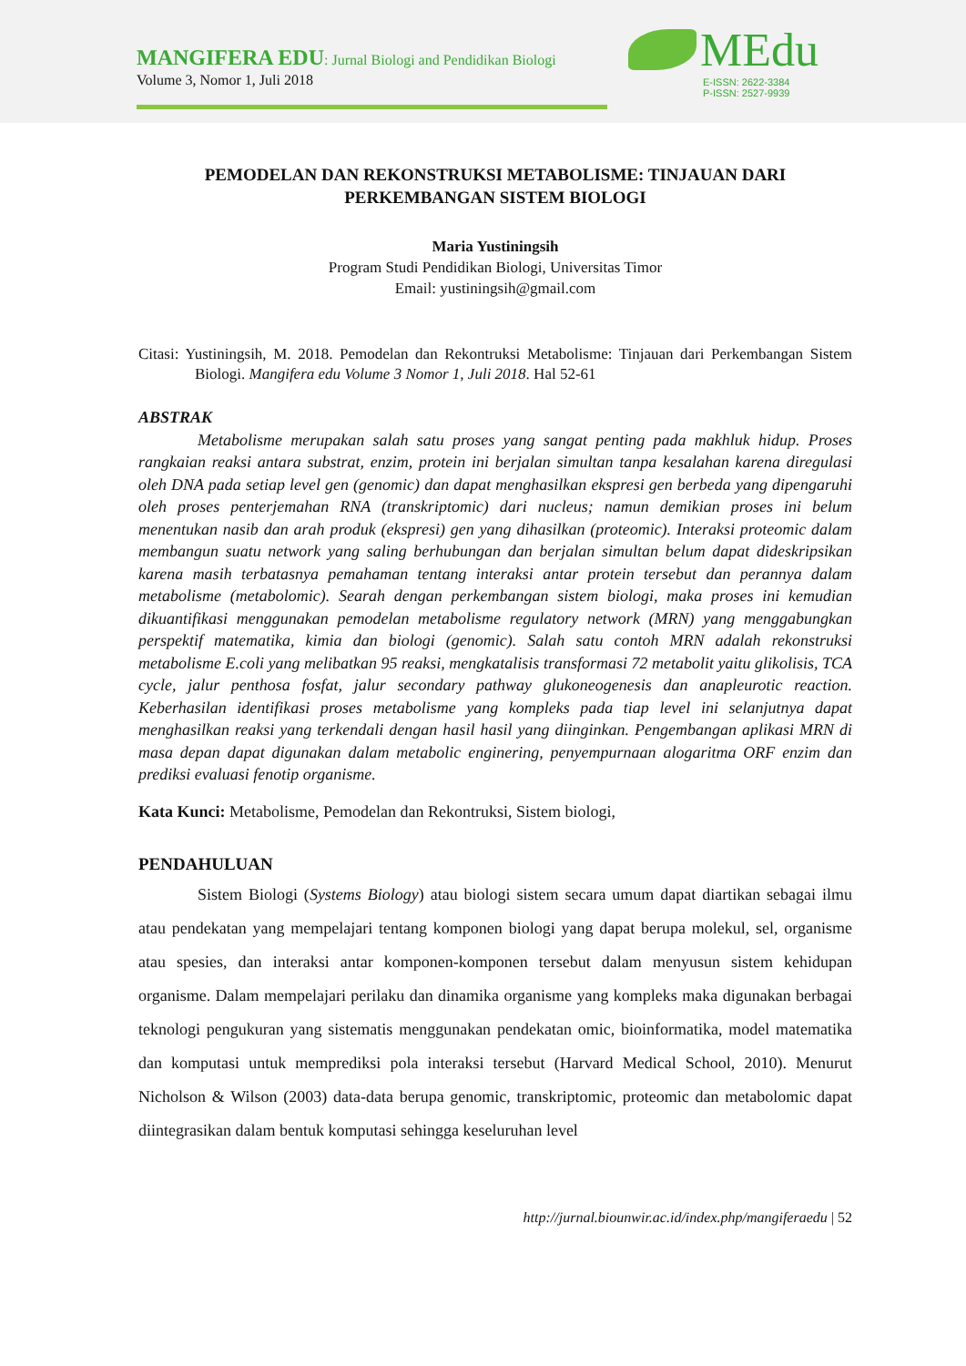MANGIFERA EDU: Jurnal Biologi and Pendidikan Biologi
Volume 3, Nomor 1, Juli 2018
MEdu
E-ISSN: 2622-3384
P-ISSN: 2527-9939
PEMODELAN DAN REKONSTRUKSI METABOLISME: TINJAUAN DARI PERKEMBANGAN SISTEM BIOLOGI
Maria Yustiningsih
Program Studi Pendidikan Biologi, Universitas Timor
Email: yustiningsih@gmail.com
Citasi: Yustiningsih, M. 2018. Pemodelan dan Rekontruksi Metabolisme: Tinjauan dari Perkembangan Sistem Biologi. Mangifera edu Volume 3 Nomor 1, Juli 2018. Hal 52-61
ABSTRAK
Metabolisme merupakan salah satu proses yang sangat penting pada makhluk hidup. Proses rangkaian reaksi antara substrat, enzim, protein ini berjalan simultan tanpa kesalahan karena diregulasi oleh DNA pada setiap level gen (genomic) dan dapat menghasilkan ekspresi gen berbeda yang dipengaruhi oleh proses penterjemahan RNA (transkriptomic) dari nucleus; namun demikian proses ini belum menentukan nasib dan arah produk (ekspresi) gen yang dihasilkan (proteomic). Interaksi proteomic dalam membangun suatu network yang saling berhubungan dan berjalan simultan belum dapat dideskripsikan karena masih terbatasnya pemahaman tentang interaksi antar protein tersebut dan perannya dalam metabolisme (metabolomic). Searah dengan perkembangan sistem biologi, maka proses ini kemudian dikuantifikasi menggunakan pemodelan metabolisme regulatory network (MRN) yang menggabungkan perspektif matematika, kimia dan biologi (genomic). Salah satu contoh MRN adalah rekonstruksi metabolisme E.coli yang melibatkan 95 reaksi, mengkatalisis transformasi 72 metabolit yaitu glikolisis, TCA cycle, jalur penthosa fosfat, jalur secondary pathway glukoneogenesis dan anapleurotic reaction. Keberhasilan identifikasi proses metabolisme yang kompleks pada tiap level ini selanjutnya dapat menghasilkan reaksi yang terkendali dengan hasil hasil yang diinginkan. Pengembangan aplikasi MRN di masa depan dapat digunakan dalam metabolic enginering, penyempurnaan alogaritma ORF enzim dan prediksi evaluasi fenotip organisme.
Kata Kunci: Metabolisme, Pemodelan dan Rekontruksi, Sistem biologi,
PENDAHULUAN
Sistem Biologi (Systems Biology) atau biologi sistem secara umum dapat diartikan sebagai ilmu atau pendekatan yang mempelajari tentang komponen biologi yang dapat berupa molekul, sel, organisme atau spesies, dan interaksi antar komponen-komponen tersebut dalam menyusun sistem kehidupan organisme. Dalam mempelajari perilaku dan dinamika organisme yang kompleks maka digunakan berbagai teknologi pengukuran yang sistematis menggunakan pendekatan omic, bioinformatika, model matematika dan komputasi untuk memprediksi pola interaksi tersebut (Harvard Medical School, 2010). Menurut Nicholson & Wilson (2003) data-data berupa genomic, transkriptomic, proteomic dan metabolomic dapat diintegrasikan dalam bentuk komputasi sehingga keseluruhan level
http://jurnal.biounwir.ac.id/index.php/mangiferaedu | 52